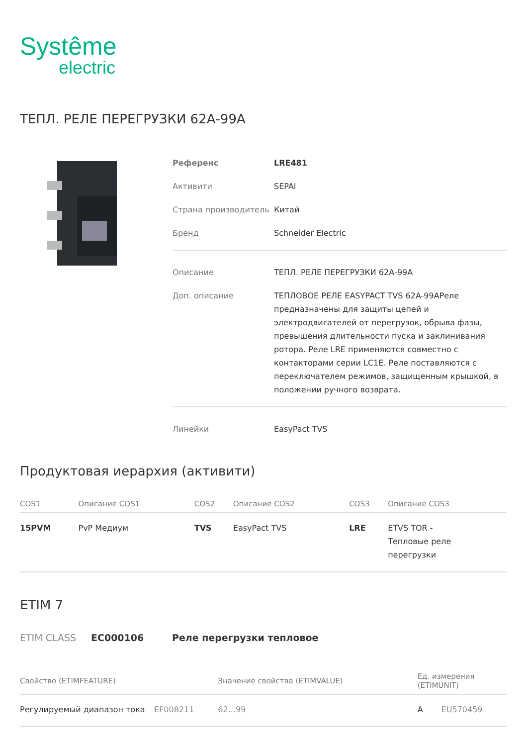Systême
electric
ТЕПЛ. РЕЛЕ ПЕРЕГРУЗКИ 62А-99А
Референс LRE481
Активити SEPAI
Страна производитель Китай
Бренд Schneider Electric
Описание ТЕПЛ. РЕЛЕ ПЕРЕГРУЗКИ 62А-99А
Доп. описание ТЕПЛОВОЕ РЕЛЕ EASYPACT TVS 62A-99AРеле предназначены для защиты цепей и электродвигателей от перегрузок, обрыва фазы, превышения длительности пуска и заклинивания ротора. Реле LRE применяются совместно с контакторами серии LC1E. Реле поставляются с переключателем режимов, защищенным крышкой, в положении ручного возврата.
Линейки EasyPact TVS
Продуктовая иерархия (активити)
| COS1 | Описание COS1 | COS2 | Описание COS2 | COS3 | Описание COS3 |
| --- | --- | --- | --- | --- | --- |
| 15PVM | PvP Медиум | TVS | EasyPact TVS | LRE | ETVS TOR - Тепловые реле перегрузки |
ETIM 7
ETIM CLASS EC000106 Реле перегрузки тепловое
| Свойство (ETIMFEATURE) | | Значение свойства (ETIMVALUE) | | Ед. измерения (ETIMUNIT) | |
| --- | --- | --- | --- | --- | --- |
| Регулируемый диапазон тока | EF008211 | | 62...99 | A | EU570459 |